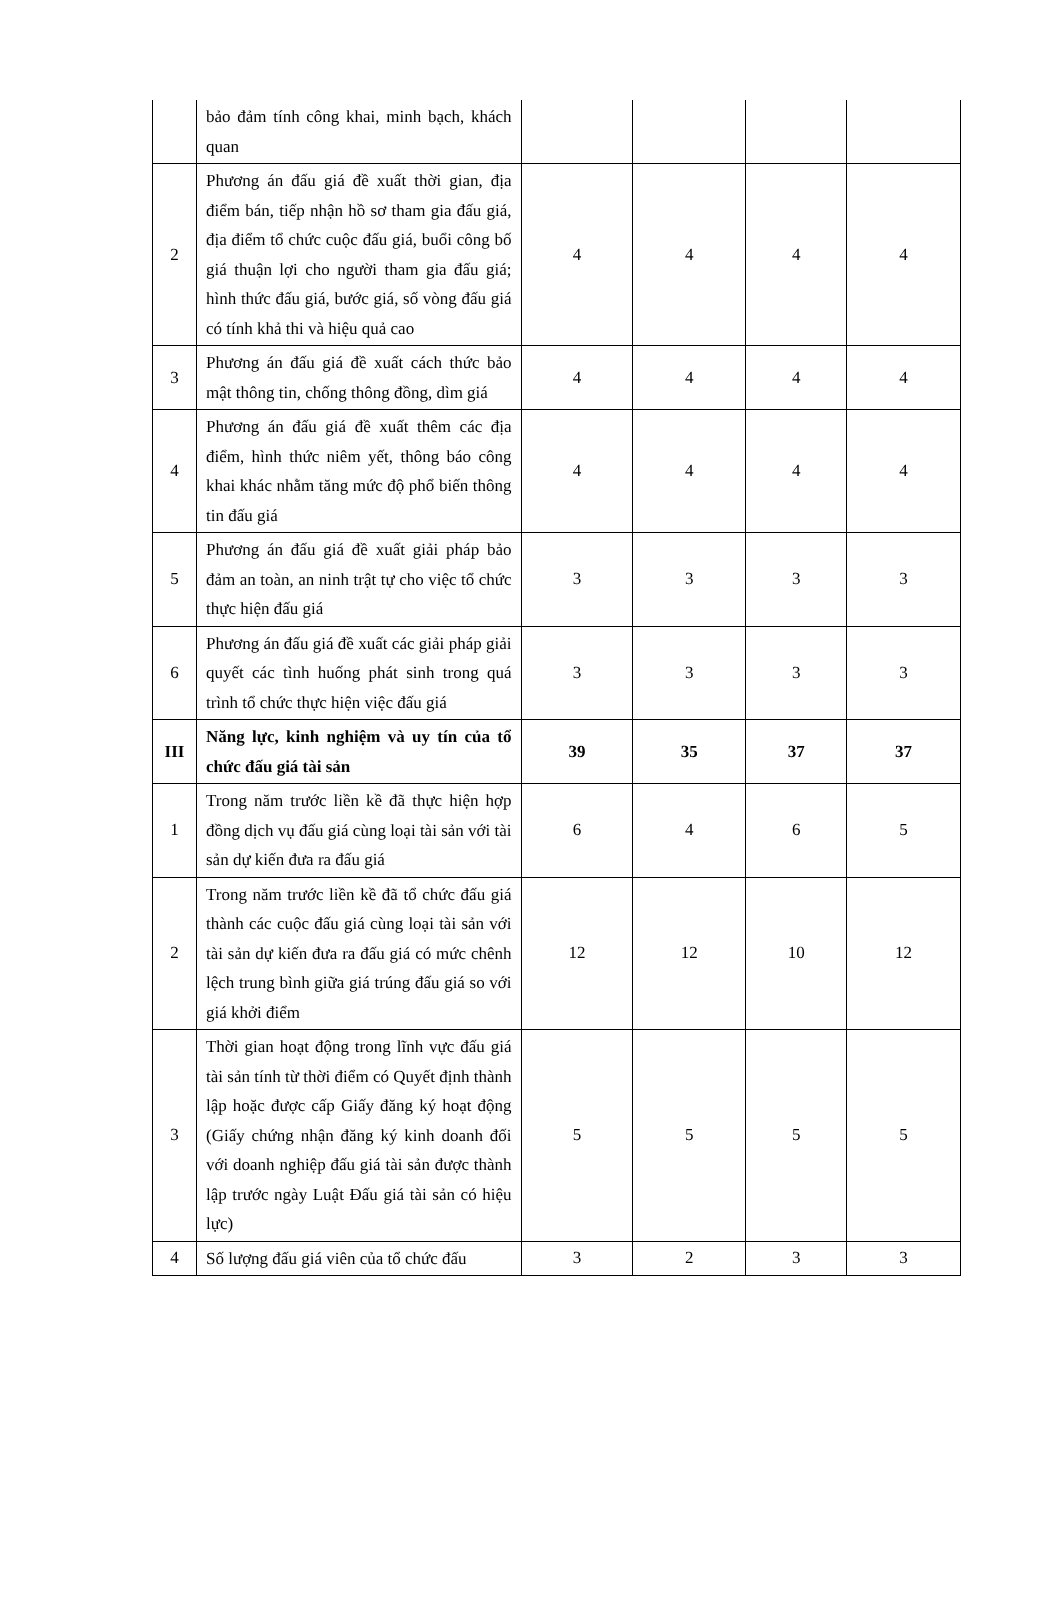| | bảo đảm tính công khai, minh bạch, khách quan | | | | |
| 2 | Phương án đấu giá đề xuất thời gian, địa điểm bán, tiếp nhận hồ sơ tham gia đấu giá, địa điểm tổ chức cuộc đấu giá, buổi công bố giá thuận lợi cho người tham gia đấu giá; hình thức đấu giá, bước giá, số vòng đấu giá có tính khả thi và hiệu quả cao | 4 | 4 | 4 | 4 |
| 3 | Phương án đấu giá đề xuất cách thức bảo mật thông tin, chống thông đồng, dìm giá | 4 | 4 | 4 | 4 |
| 4 | Phương án đấu giá đề xuất thêm các địa điểm, hình thức niêm yết, thông báo công khai khác nhằm tăng mức độ phổ biến thông tin đấu giá | 4 | 4 | 4 | 4 |
| 5 | Phương án đấu giá đề xuất giải pháp bảo đảm an toàn, an ninh trật tự cho việc tổ chức thực hiện đấu giá | 3 | 3 | 3 | 3 |
| 6 | Phương án đấu giá đề xuất các giải pháp giải quyết các tình huống phát sinh trong quá trình tổ chức thực hiện việc đấu giá | 3 | 3 | 3 | 3 |
| III | Năng lực, kinh nghiệm và uy tín của tổ chức đấu giá tài sản | 39 | 35 | 37 | 37 |
| 1 | Trong năm trước liền kề đã thực hiện hợp đồng dịch vụ đấu giá cùng loại tài sản với tài sản dự kiến đưa ra đấu giá | 6 | 4 | 6 | 5 |
| 2 | Trong năm trước liền kề đã tổ chức đấu giá thành các cuộc đấu giá cùng loại tài sản với tài sản dự kiến đưa ra đấu giá có mức chênh lệch trung bình giữa giá trúng đấu giá so với giá khởi điểm | 12 | 12 | 10 | 12 |
| 3 | Thời gian hoạt động trong lĩnh vực đấu giá tài sản tính từ thời điểm có Quyết định thành lập hoặc được cấp Giấy đăng ký hoạt động (Giấy chứng nhận đăng ký kinh doanh đối với doanh nghiệp đấu giá tài sản được thành lập trước ngày Luật Đấu giá tài sản có hiệu lực) | 5 | 5 | 5 | 5 |
| 4 | Số lượng đấu giá viên của tổ chức đấu | 3 | 2 | 3 | 3 |